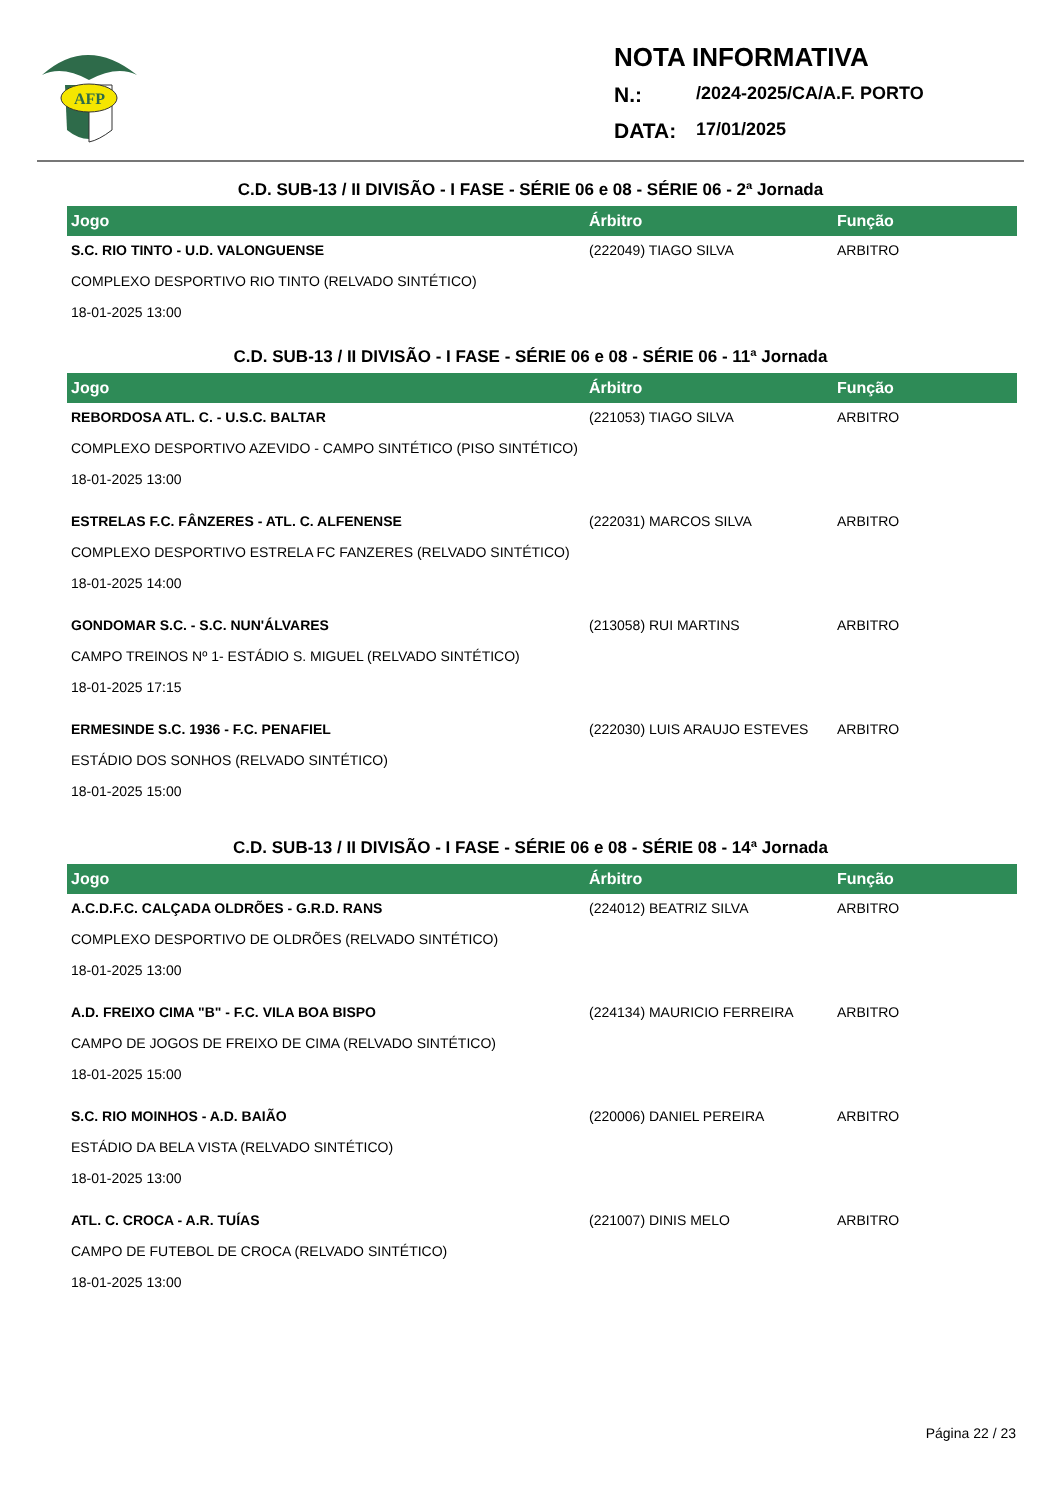AFP
NOTA INFORMATIVA
N.: /2024-2025/CA/A.F. PORTO
DATA: 17/01/2025
C.D. SUB-13 / II DIVISÃO - I FASE - SÉRIE 06 e 08 - SÉRIE 06 - 2ª Jornada
| Jogo | Árbitro | Função |
| --- | --- | --- |
| S.C. RIO TINTO - U.D. VALONGUENSE | (222049) TIAGO SILVA | ARBITRO |
| COMPLEXO DESPORTIVO RIO TINTO (RELVADO SINTÉTICO) | | |
| 18-01-2025 13:00 | | |
C.D. SUB-13 / II DIVISÃO - I FASE - SÉRIE 06 e 08 - SÉRIE 06 - 11ª Jornada
| Jogo | Árbitro | Função |
| --- | --- | --- |
| REBORDOSA ATL. C. - U.S.C. BALTAR | (221053) TIAGO SILVA | ARBITRO |
| COMPLEXO DESPORTIVO AZEVIDO - CAMPO SINTÉTICO (PISO SINTÉTICO) | | |
| 18-01-2025 13:00 | | |
| ESTRELAS F.C. FÂNZERES - ATL. C. ALFENENSE | (222031) MARCOS SILVA | ARBITRO |
| COMPLEXO DESPORTIVO ESTRELA FC FANZERES (RELVADO SINTÉTICO) | | |
| 18-01-2025 14:00 | | |
| GONDOMAR S.C. - S.C. NUN'ÁLVARES | (213058) RUI MARTINS | ARBITRO |
| CAMPO TREINOS Nº 1- ESTÁDIO S. MIGUEL (RELVADO SINTÉTICO) | | |
| 18-01-2025 17:15 | | |
| ERMESINDE S.C. 1936 - F.C. PENAFIEL | (222030) LUIS ARAUJO ESTEVES | ARBITRO |
| ESTÁDIO DOS SONHOS (RELVADO SINTÉTICO) | | |
| 18-01-2025 15:00 | | |
C.D. SUB-13 / II DIVISÃO - I FASE - SÉRIE 06 e 08 - SÉRIE 08 - 14ª Jornada
| Jogo | Árbitro | Função |
| --- | --- | --- |
| A.C.D.F.C. CALÇADA OLDRÕES - G.R.D. RANS | (224012) BEATRIZ SILVA | ARBITRO |
| COMPLEXO DESPORTIVO DE OLDRÕES (RELVADO SINTÉTICO) | | |
| 18-01-2025 13:00 | | |
| A.D. FREIXO CIMA "B" - F.C. VILA BOA BISPO | (224134) MAURICIO FERREIRA | ARBITRO |
| CAMPO DE JOGOS DE FREIXO DE CIMA (RELVADO SINTÉTICO) | | |
| 18-01-2025 15:00 | | |
| S.C. RIO MOINHOS - A.D. BAIÃO | (220006) DANIEL PEREIRA | ARBITRO |
| ESTÁDIO DA BELA VISTA (RELVADO SINTÉTICO) | | |
| 18-01-2025 13:00 | | |
| ATL. C. CROCA - A.R. TUÍAS | (221007) DINIS MELO | ARBITRO |
| CAMPO DE FUTEBOL DE CROCA (RELVADO SINTÉTICO) | | |
| 18-01-2025 13:00 | | |
Página 22 / 23